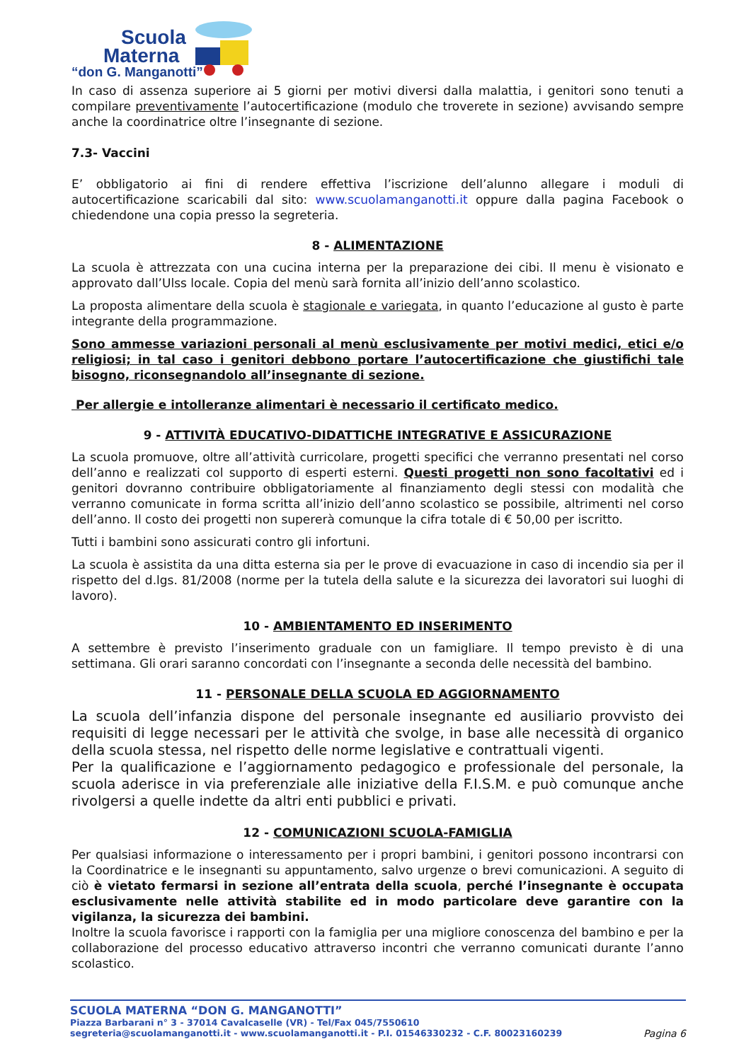Scuola
Materna
“don G. Manganotti”
In caso di assenza superiore ai 5 giorni per motivi diversi dalla malattia, i genitori sono tenuti a compilare preventivamente l’autocertificazione (modulo che troverete in sezione) avvisando sempre anche la coordinatrice oltre l’insegnante di sezione.
7.3- Vaccini
E’ obbligatorio ai fini di rendere effettiva l’iscrizione dell’alunno allegare i moduli di autocertificazione scaricabili dal sito: www.scuolamanganotti.it oppure dalla pagina Facebook o chiedendone una copia presso la segreteria.
8 - ALIMENTAZIONE
La scuola è attrezzata con una cucina interna per la preparazione dei cibi. Il menu è visionato e approvato dall’Ulss locale. Copia del menù sarà fornita all’inizio dell’anno scolastico.
La proposta alimentare della scuola è stagionale e variegata, in quanto l’educazione al gusto è parte integrante della programmazione.
Sono ammesse variazioni personali al menù esclusivamente per motivi medici, etici e/o religiosi; in tal caso i genitori debbono portare l’autocertificazione che giustifichi tale bisogno, riconsegnandolo all’insegnante di sezione.
Per allergie e intolleranze alimentari è necessario il certificato medico.
9 - ATTIVITÀ EDUCATIVO-DIDATTICHE INTEGRATIVE E ASSICURAZIONE
La scuola promuove, oltre all’attività curricolare, progetti specifici che verranno presentati nel corso dell’anno e realizzati col supporto di esperti esterni. Questi progetti non sono facoltativi ed i genitori dovranno contribuire obbligatoriamente al finanziamento degli stessi con modalità che verranno comunicate in forma scritta all’inizio dell’anno scolastico se possibile, altrimenti nel corso dell’anno. Il costo dei progetti non supererà comunque la cifra totale di € 50,00 per iscritto.
Tutti i bambini sono assicurati contro gli infortuni.
La scuola è assistita da una ditta esterna sia per le prove di evacuazione in caso di incendio sia per il rispetto del d.lgs. 81/2008 (norme per la tutela della salute e la sicurezza dei lavoratori sui luoghi di lavoro).
10 - AMBIENTAMENTO ED INSERIMENTO
A settembre è previsto l’inserimento graduale con un famigliare. Il tempo previsto è di una settimana. Gli orari saranno concordati con l’insegnante a seconda delle necessità del bambino.
11 - PERSONALE DELLA SCUOLA ED AGGIORNAMENTO
La scuola dell’infanzia dispone del personale insegnante ed ausiliario provvisto dei requisiti di legge necessari per le attività che svolge, in base alle necessità di organico della scuola stessa, nel rispetto delle norme legislative e contrattuali vigenti.
Per la qualificazione e l’aggiornamento pedagogico e professionale del personale, la scuola aderisce in via preferenziale alle iniziative della F.I.S.M. e può comunque anche rivolgersi a quelle indette da altri enti pubblici e privati.
12 - COMUNICAZIONI SCUOLA-FAMIGLIA
Per qualsiasi informazione o interessamento per i propri bambini, i genitori possono incontrarsi con la Coordinatrice e le insegnanti su appuntamento, salvo urgenze o brevi comunicazioni. A seguito di ciò è vietato fermarsi in sezione all’entrata della scuola, perché l’insegnante è occupata esclusivamente nelle attività stabilite ed in modo particolare deve garantire con la vigilanza, la sicurezza dei bambini.
Inoltre la scuola favorisce i rapporti con la famiglia per una migliore conoscenza del bambino e per la collaborazione del processo educativo attraverso incontri che verranno comunicati durante l’anno scolastico.
SCUOLA MATERNA “DON G. MANGANOTTI”
Piazza Barbarani n° 3 - 37014 Cavalcaselle (VR) - Tel/Fax 045/7550610
segreteria@scuolamanganotti.it - www.scuolamanganotti.it - P.I. 01546330232 - C.F. 80023160239 Pagina 6